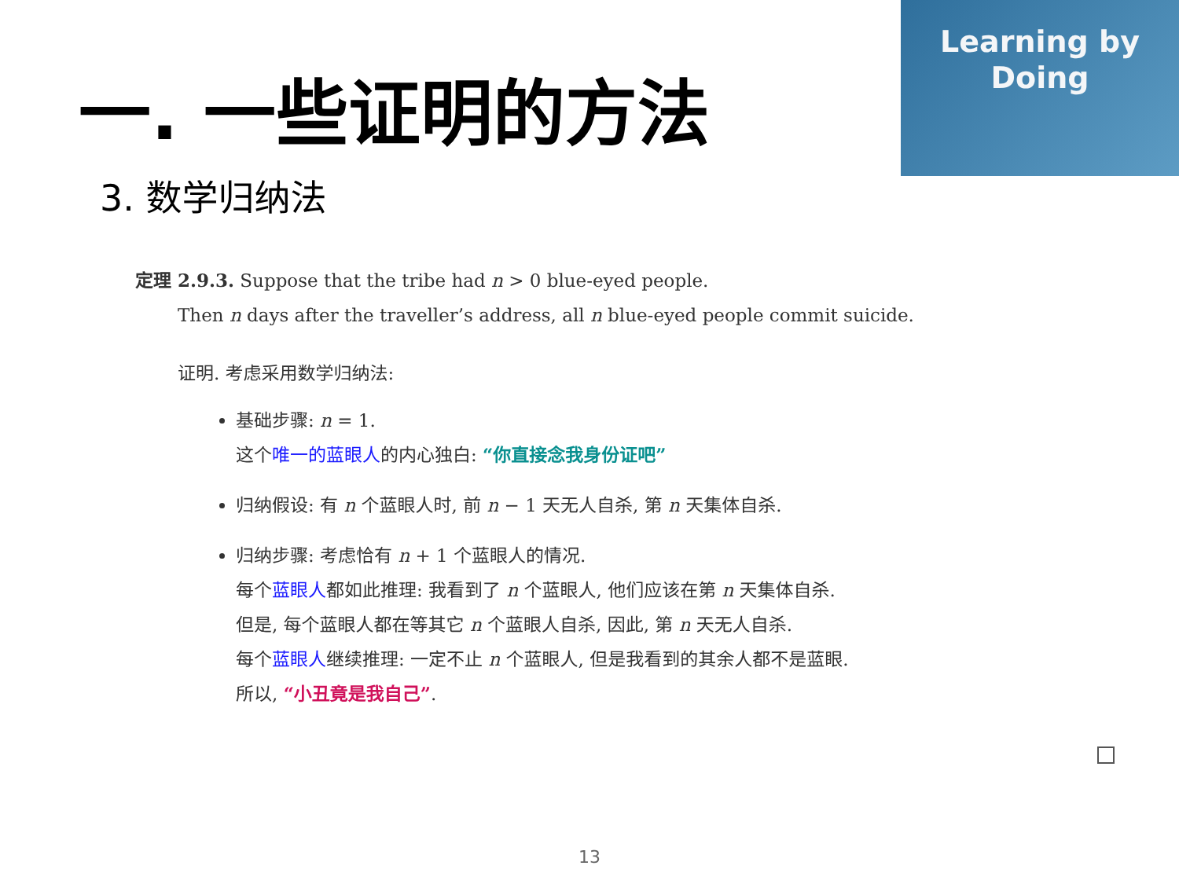Learning by
Doing
一. 一些证明的方法
3. 数学归纳法
定理 2.9.3. Suppose that the tribe had n > 0 blue-eyed people.
Then n days after the traveller’s address, all n blue-eyed people commit suicide.
证明. 考虑采用数学归纳法:
基础步骤: n = 1.
这个唯一的蓝眼人的内心独白: “你直接念我身份证吧”
归纳假设: 有 n 个蓝眼人时, 前 n − 1 天无人自杀, 第 n 天集体自杀.
归纳步骤: 考虑恰有 n + 1 个蓝眼人的情况.
每个蓝眼人都如此推理: 我看到了 n 个蓝眼人, 他们应该在第 n 天集体自杀.
但是, 每个蓝眼人都在等其它 n 个蓝眼人自杀, 因此, 第 n 天无人自杀.
每个蓝眼人继续推理: 一定不止 n 个蓝眼人, 但是我看到的其余人都不是蓝眼.
所以, “小丑竟是我自己”.
13